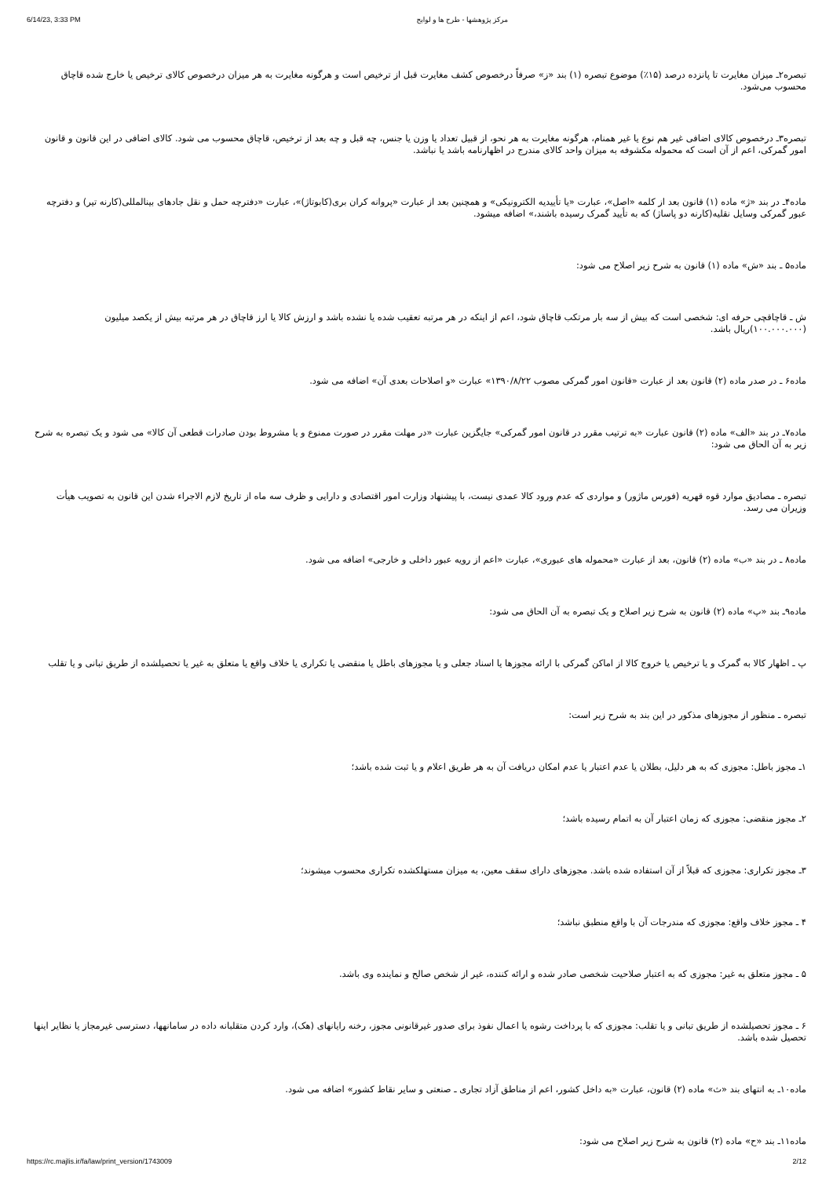6/14/23, 3:33 PM مرکز پژوهشها - طرح ها و لوایح
تبصره۲ـ میزان مغایرت تا پانزده درصد (۱۵٪) موضوع تبصره (۱) بند «ز» صرفاً درخصوص کشف مغایرت قبل از ترخیص است و هرگونه مغایرت به هر میزان درخصوص کالای ترخیص یا خارج شده قاچاق محسوب می‌شود.
تبصره۳ـ درخصوص کالای اضافی غیر هم نوع یا غیر همنام، هرگونه مغایرت به هر نحو، از قبیل تعداد یا وزن یا جنس، چه قبل و چه بعد از ترخیص، قاچاق محسوب می شود. کالای اضافی در این قانون و قانون امور گمرکی، اعم از آن است که محموله مکشوفه به میزان واحد کالای مندرج در اظهارنامه باشد یا نباشد.
ماده۴ـ در بند «ژ» ماده (۱) قانون بعد از کلمه «اصل»، عبارت «یا تأییدیه الکترونیکی» و همچنین بعد از عبارت «پروانه کران بری(کابوتاژ)»، عبارت «دفترچه حمل و نقل جادهای بینالمللی(کارنه تیر) و دفترچه عبور گمرکی وسایل نقلیه(کارنه دو پاساژ) که به تأیید گمرک رسیده باشند،» اضافه میشود.
ماده۵ ـ بند «ش» ماده (۱) قانون به شرح زیر اصلاح می شود:
ش ـ قاچاقچی حرفه ای: شخصی است که بیش از سه بار مرتکب قاچاق شود، اعم از اینکه در هر مرتبه تعقیب شده یا نشده باشد و ارزش کالا یا ارز قاچاق در هر مرتبه بیش از یکصد میلیون (۱۰۰.۰۰۰.۰۰۰)ریال باشد.
ماده۶ ـ در صدر ماده (۲) قانون بعد از عبارت «قانون امور گمرکی مصوب ۱۳۹۰/۸/۲۲» عبارت «و اصلاحات بعدی آن» اضافه می شود.
ماده۷ـ در بند «الف» ماده (۲) قانون عبارت «به ترتیب مقرر در قانون امور گمرکی» جایگزین عبارت «در مهلت مقرر در صورت ممنوع و یا مشروط بودن صادرات قطعی آن کالا» می شود و یک تبصره به شرح زیر به آن الحاق می شود:
تبصره ـ مصادیق موارد قوه قهریه (فورس ماژور) و مواردی که عدم ورود کالا عمدی نیست، با پیشنهاد وزارت امور اقتصادی و دارایی و ظرف سه ماه از تاریخ لازم الاجراء شدن این قانون به تصویب هیأت وزیران می رسد.
ماده۸ ـ در بند «ب» ماده (۲) قانون، بعد از عبارت «محموله های عبوری»، عبارت «اعم از رویه عبور داخلی و خارجی» اضافه می شود.
ماده۹ـ بند «پ» ماده (۲) قانون به شرح زیر اصلاح و یک تبصره به آن الحاق می شود:
پ ـ اظهار کالا به گمرک و یا ترخیص یا خروج کالا از اماکن گمرکی با ارائه مجوزها یا اسناد جعلی و یا مجوزهای باطل یا منقضی یا تکراری یا خلاف واقع یا متعلق به غیر یا تحصیلشده از طریق تبانی و یا تقلب
تبصره ـ منظور از مجوزهای مذکور در این بند به شرح زیر است:
۱ـ مجوز باطل: مجوزی که به هر دلیل، بطلان یا عدم اعتبار یا عدم امکان دریافت آن به هر طریق اعلام و یا ثبت شده باشد؛
۲ـ مجوز منقضی: مجوزی که زمان اعتبار آن به اتمام رسیده باشد؛
۳ـ مجوز تکراری: مجوزی که قبلاً از آن استفاده شده باشد. مجوزهای دارای سقف معین، به میزان مستهلکشده تکراری محسوب میشوند؛
۴ ـ مجوز خلاف واقع: مجوزی که مندرجات آن با واقع منطبق نباشد؛
۵ ـ مجوز متعلق به غیر: مجوزی که به اعتبار صلاحیت شخصی صادر شده و ارائه کننده، غیر از شخص صالح و نماینده وی باشد.
۶ ـ مجوز تحصیلشده از طریق تبانی و یا تقلب: مجوزی که با پرداخت رشوه یا اعمال نفوذ برای صدور غیرقانونی مجوز، رخنه رایانهای (هک)، وارد کردن متقلبانه داده در سامانهها، دسترسی غیرمجاز یا نظایر اینها تحصیل شده باشد.
ماده۱۰ـ به انتهای بند «ث» ماده (۲) قانون، عبارت «به داخل کشور، اعم از مناطق آزاد تجاری ـ صنعتی و سایر نقاط کشور» اضافه می شود.
ماده۱۱ـ بند «ح» ماده (۲) قانون به شرح زیر اصلاح می شود:
https://rc.majlis.ir/fa/law/print_version/1743009 2/12